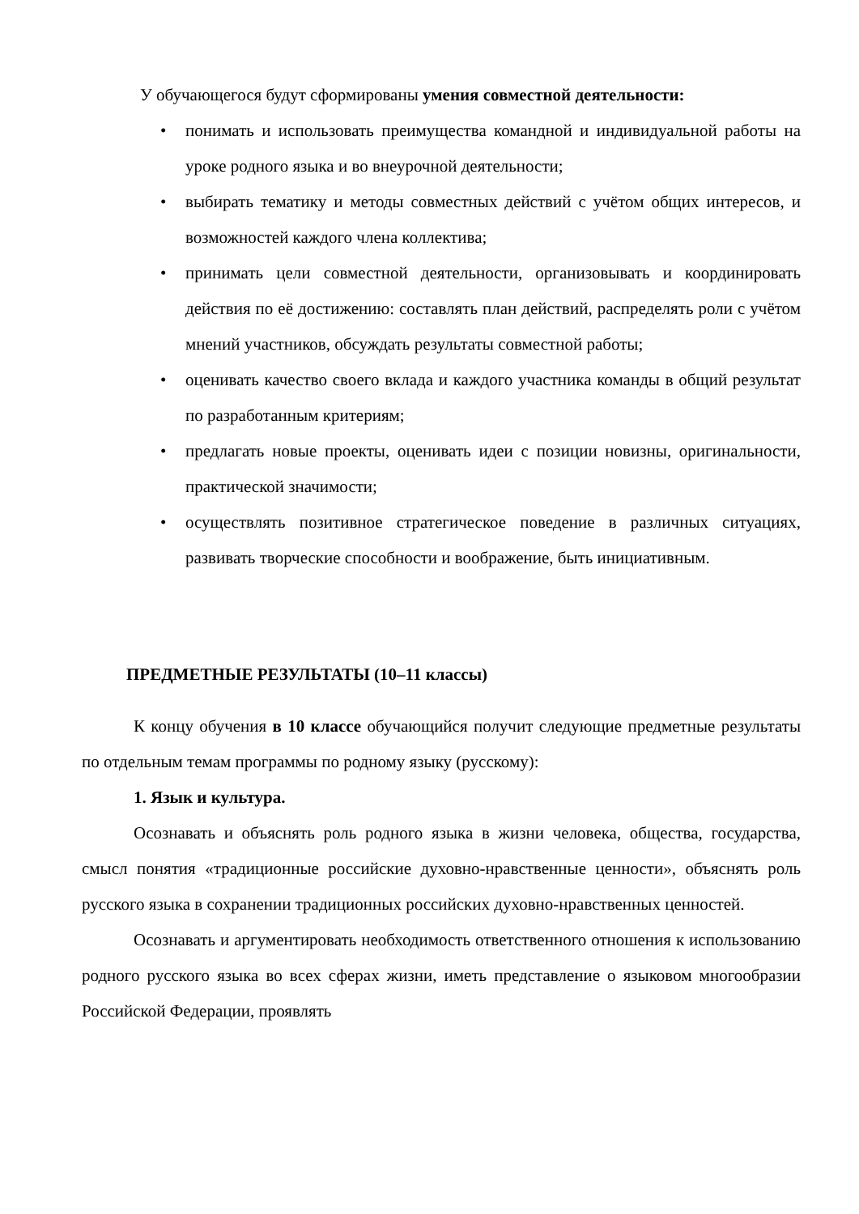У обучающегося будут сформированы умения совместной деятельности:
• понимать и использовать преимущества командной и индивидуальной работы на уроке родного языка и во внеурочной деятельности;
• выбирать тематику и методы совместных действий с учётом общих интересов, и возможностей каждого члена коллектива;
• принимать цели совместной деятельности, организовывать и координировать действия по её достижению: составлять план действий, распределять роли с учётом мнений участников, обсуждать результаты совместной работы;
• оценивать качество своего вклада и каждого участника команды в общий результат по разработанным критериям;
• предлагать новые проекты, оценивать идеи с позиции новизны, оригинальности, практической значимости;
• осуществлять позитивное стратегическое поведение в различных ситуациях, развивать творческие способности и воображение, быть инициативным.
ПРЕДМЕТНЫЕ РЕЗУЛЬТАТЫ (10–11 классы)
К концу обучения в 10 классе обучающийся получит следующие предметные результаты по отдельным темам программы по родному языку (русскому):
1. Язык и культура.
Осознавать и объяснять роль родного языка в жизни человека, общества, государства, смысл понятия «традиционные российские духовно-нравственные ценности», объяснять роль русского языка в сохранении традиционных российских духовно-нравственных ценностей.
Осознавать и аргументировать необходимость ответственного отношения к использованию родного русского языка во всех сферах жизни, иметь представление о языковом многообразии Российской Федерации, проявлять